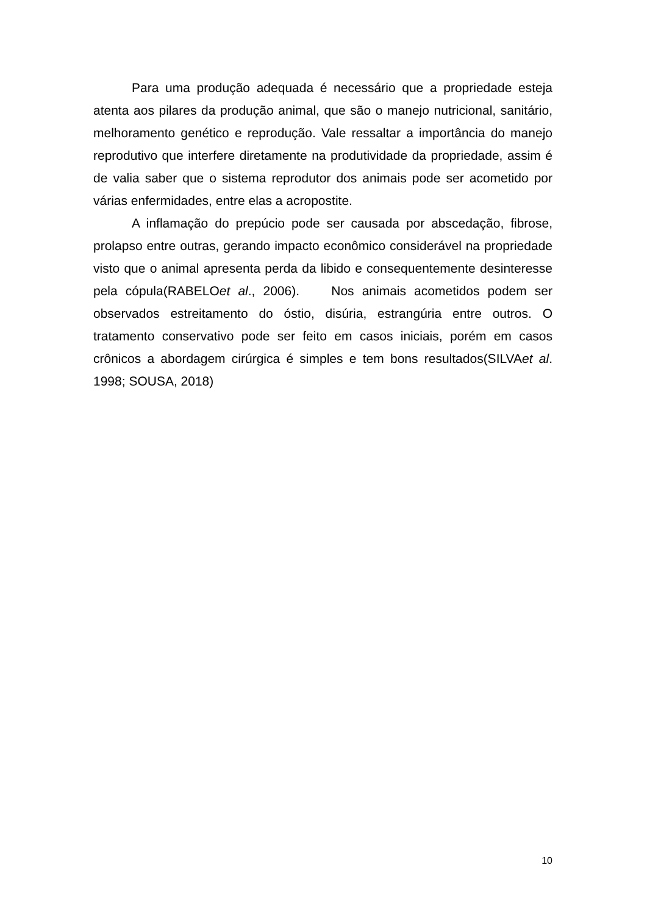Para uma produção adequada é necessário que a propriedade esteja atenta aos pilares da produção animal, que são o manejo nutricional, sanitário, melhoramento genético e reprodução. Vale ressaltar a importância do manejo reprodutivo que interfere diretamente na produtividade da propriedade, assim é de valia saber que o sistema reprodutor dos animais pode ser acometido por várias enfermidades, entre elas a acropostite.
A inflamação do prepúcio pode ser causada por abscedação, fibrose, prolapso entre outras, gerando impacto econômico considerável na propriedade visto que o animal apresenta perda da libido e consequentemente desinteresse pela cópula(RABELOet al., 2006). Nos animais acometidos podem ser observados estreitamento do óstio, disúria, estrangúria entre outros. O tratamento conservativo pode ser feito em casos iniciais, porém em casos crônicos a abordagem cirúrgica é simples e tem bons resultados(SILVAet al. 1998; SOUSA, 2018)
10